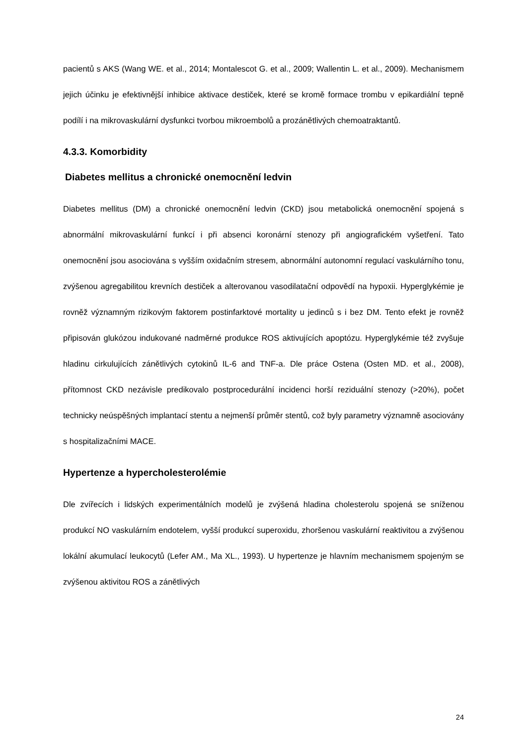pacientů s AKS (Wang WE. et al., 2014; Montalescot G. et al., 2009; Wallentin L. et al., 2009). Mechanismem jejich účinku je efektivnější inhibice aktivace destiček, které se kromě formace trombu v epikardiální tepně podílí i na mikrovaskulární dysfunkci tvorbou mikroembolů a prozánětlivých chemoatraktantů.
4.3.3. Komorbidity
Diabetes mellitus a chronické onemocnění ledvin
Diabetes mellitus (DM) a chronické onemocnění ledvin (CKD) jsou metabolická onemocnění spojená s abnormální mikrovaskulární funkcí i při absenci koronární stenozy při angiografickém vyšetření. Tato onemocnění jsou asociována s vyšším oxidačním stresem, abnormální autonomní regulací vaskulárního tonu, zvýšenou agregabilitou krevních destiček a alterovanou vasodilatační odpovědí na hypoxii. Hyperglykémie je rovněž významným rizikovým faktorem postinfarktové mortality u jedinců s i bez DM. Tento efekt je rovněž připisován glukózou indukované nadměrné produkce ROS aktivujících apoptózu. Hyperglykémie též zvyšuje hladinu cirkulujících zánětlivých cytokinů IL-6 and TNF-a. Dle práce Ostena (Osten MD. et al., 2008), přítomnost CKD nezávisle predikovalo postprocedurální incidenci horší reziduální stenozy (>20%), počet technicky neúspěšných implantací stentu a nejmenší průměr stentů, což byly parametry významně asociovány s hospitalizačními MACE.
Hypertenze a hypercholesterolémie
Dle zvířecích i lidských experimentálních modelů je zvýšená hladina cholesterolu spojená se sníženou produkcí NO vaskulárním endotelem, vyšší produkcí superoxidu, zhoršenou vaskulární reaktivitou a zvýšenou lokální akumulací leukocytů (Lefer AM., Ma XL., 1993). U hypertenze je hlavním mechanismem spojeným se zvýšenou aktivitou ROS a zánětlivých
24